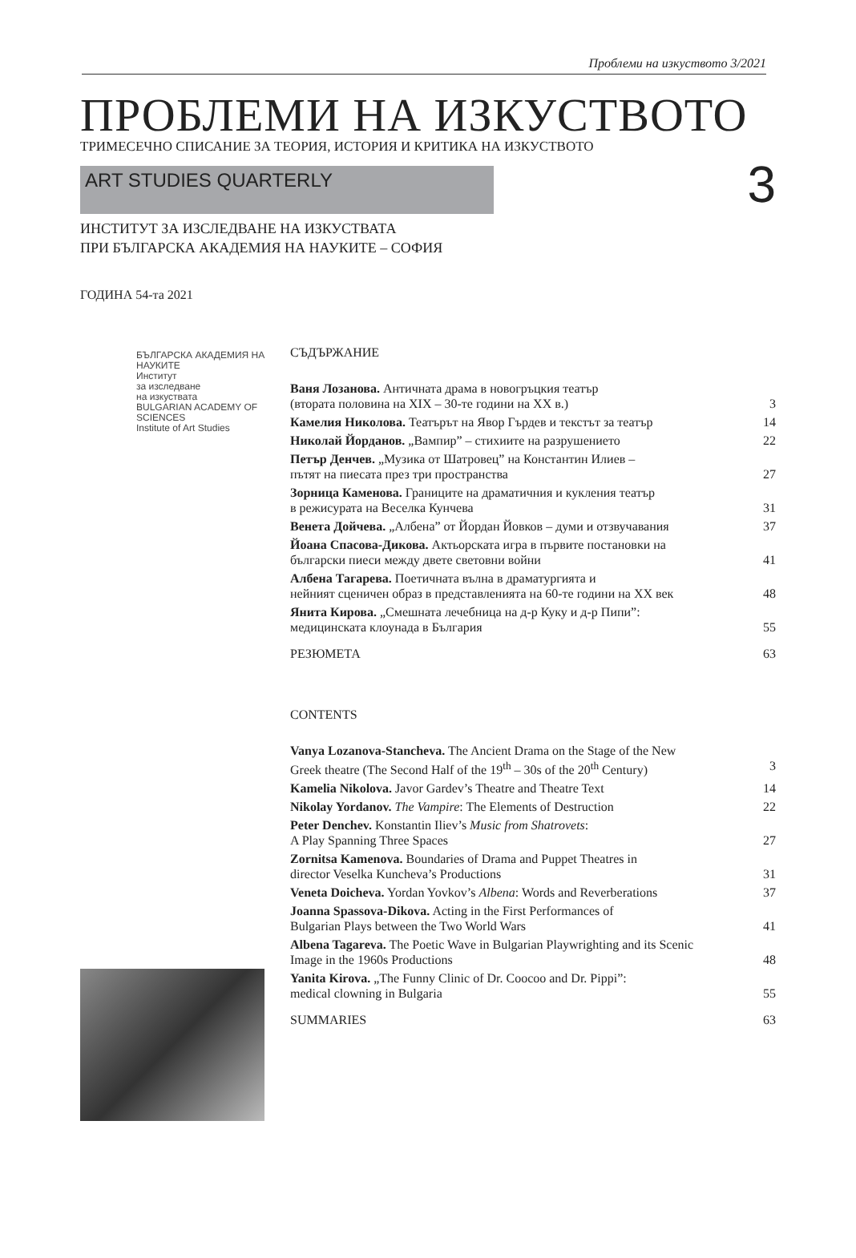Проблеми на изкуството 3/2021
ПРОБЛЕМИ НА ИЗКУСТВОТО
ТРИМЕСЕЧНО СПИСАНИЕ ЗА ТЕОРИЯ, ИСТОРИЯ И КРИТИКА НА ИЗКУСТВОТО
ART STUDIES QUARTERLY
3
ИНСТИТУТ ЗА ИЗСЛЕДВАНЕ НА ИЗКУСТВАТА
ПРИ БЪЛГАРСКА АКАДЕМИЯ НА НАУКИТЕ – СОФИЯ
ГОДИНА 54-та 2021
БЪЛГАРСКА АКАДЕМИЯ НА НАУКИТЕ
Институт
за изследване
на изкуствата
BULGARIAN ACADEMY OF SCIENCES
Institute of Art Studies
СЪДЪРЖАНИЕ
Ваня Лозанова. Античната драма в новогръцкия театър
(втората половина на XIX – 30-те години на XX в.) 3
Камелия Николова. Театърът на Явор Гърдев и текстът за театър 14
Николай Йорданов. „Вампир” – стихиите на разрушението 22
Петър Денчев. „Музика от Шатровец” на Константин Илиев –
пътят на пиесата през три пространства 27
Зорница Каменова. Границите на драматичния и кукления театър
в режисурата на Веселка Кунчева 31
Венета Дойчева. „Албена” от Йордан Йовков – думи и отзвучавания 37
Йоана Спасова-Дикова. Актьорската игра в първите постановки на
български пиеси между двете световни войни 41
Албена Тагарева. Поетичната вълна в драматургията и
нейният сценичен образ в представленията на 60-те години на ХХ век 48
Янита Кирова. „Смешната лечебница на д-р Куку и д-р Пипи”:
медицинската клоунада в България 55
РЕЗЮМЕТА 63
CONTENTS
Vanya Lozanova-Stancheva. The Ancient Drama on the Stage of the New
Greek theatre (The Second Half of the 19<sup>th</sup> – 30s of the 20<sup>th</sup> Century) 3
Kamelia Nikolova. Javor Gardev’s Theatre and Theatre Text 14
Nikolay Yordanov. The Vampire: The Elements of Destruction 22
Peter Denchev. Konstantin Iliev’s Music from Shatrovets:
A Play Spanning Three Spaces 27
Zornitsa Kamenova. Boundaries of Drama and Puppet Theatres in
director Veselka Kuncheva’s Productions 31
Veneta Doicheva. Yordan Yovkov’s Albena: Words and Reverberations 37
Joanna Spassova-Dikova. Acting in the First Performances of
Bulgarian Plays between the Two World Wars 41
Albena Tagareva. The Poetic Wave in Bulgarian Playwrighting and its Scenic
Image in the 1960s Productions 48
Yanita Kirova. „The Funny Clinic of Dr. Coocoo and Dr. Pippi”:
medical clowning in Bulgaria 55
SUMMARIES 63